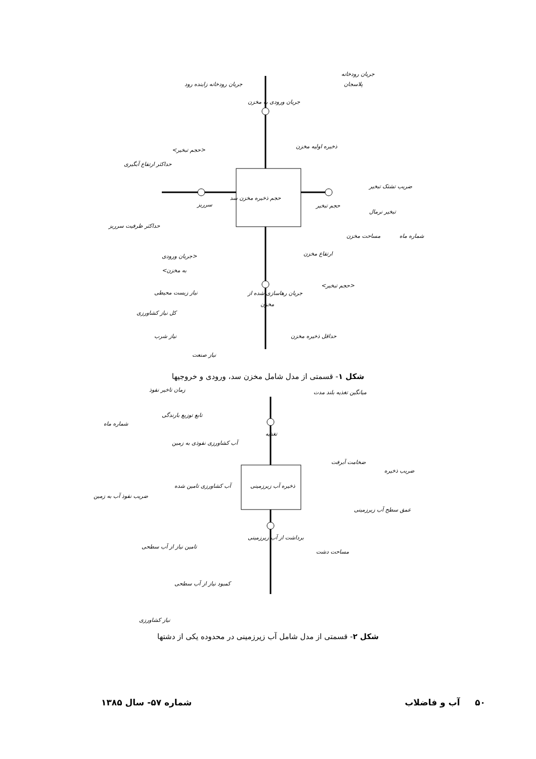حجم ذخیره مخزن سد
جریان رودخانه زاینده رود
جریان رودخانه
پلاسجان
جریان ورودی به مخزن
ذخیره اولیه مخزن
<حجم تبخیر>
حداکثر ارتفاع آبگیری
سرریز
حداکثر ظرفیت سرریز
ضریب تشتک تبخیر
حجم تبخیر
تبخیر نرمال
مساحت مخزن
شماره ماه
ارتفاع مخزن
جریان ورودی>
<به مخزن
نیاز زیست محیطی
جریان رهاسازی شده از
مخزن
<حجم تبخیر>
کل نیاز کشاورزی
نیاز شرب
حداقل ذخیره مخزن
نیاز صنعت
شکل ۱- قسمتی از مدل شامل مخزن سد، ورودی و خروجیها
ذخیره آب زیرزمینی
زمان تاخیر نفوذ
میانگین تغذیه بلند مدت
تابع توزیع بارندگی
شماره ماه
تغذیه
آب کشاورزی نفوذی به زمین
ضخامت آبرفت
ضریب ذخیره
آب کشاورزی تامین شده
ضریب نفوذ آب به زمین
عمق سطح آب زیرزمینی
برداشت از آب زیرزمینی
تامین نیاز از آب سطحی
مساحت دشت
کمبود نیاز از آب سطحی
نیاز کشاورزی
شکل ۲- قسمتی از مدل شامل آب زیرزمینی در محدوده یکی از دشتها
۵۰ آب و فاضلاب شماره ۵۷- سال ۱۳۸۵